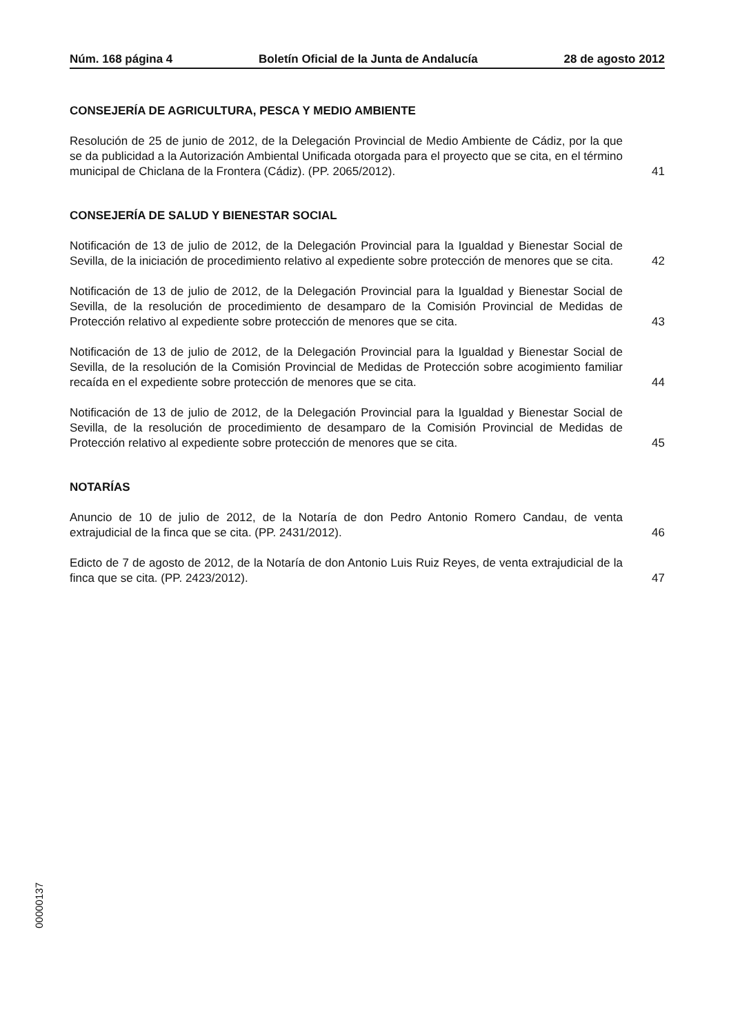Núm. 168 página 4 Boletín Oficial de la Junta de Andalucía 28 de agosto 2012
CONSEJERÍA DE AGRICULTURA, PESCA Y MEDIO AMBIENTE
Resolución de 25 de junio de 2012, de la Delegación Provincial de Medio Ambiente de Cádiz, por la que se da publicidad a la Autorización Ambiental Unificada otorgada para el proyecto que se cita, en el término municipal de Chiclana de la Frontera (Cádiz). (PP. 2065/2012).
41
CONSEJERÍA DE SALUD Y BIENESTAR SOCIAL
Notificación de 13 de julio de 2012, de la Delegación Provincial para la Igualdad y Bienestar Social de Sevilla, de la iniciación de procedimiento relativo al expediente sobre protección de menores que se cita.
42
Notificación de 13 de julio de 2012, de la Delegación Provincial para la Igualdad y Bienestar Social de Sevilla, de la resolución de procedimiento de desamparo de la Comisión Provincial de Medidas de Protección relativo al expediente sobre protección de menores que se cita.
43
Notificación de 13 de julio de 2012, de la Delegación Provincial para la Igualdad y Bienestar Social de Sevilla, de la resolución de la Comisión Provincial de Medidas de Protección sobre acogimiento familiar recaída en el expediente sobre protección de menores que se cita.
44
Notificación de 13 de julio de 2012, de la Delegación Provincial para la Igualdad y Bienestar Social de Sevilla, de la resolución de procedimiento de desamparo de la Comisión Provincial de Medidas de Protección relativo al expediente sobre protección de menores que se cita.
45
NOTARÍAS
Anuncio de 10 de julio de 2012, de la Notaría de don Pedro Antonio Romero Candau, de venta extrajudicial de la finca que se cita. (PP. 2431/2012).
46
Edicto de 7 de agosto de 2012, de la Notaría de don Antonio Luis Ruiz Reyes, de venta extrajudicial de la finca que se cita. (PP. 2423/2012).
47
00000137